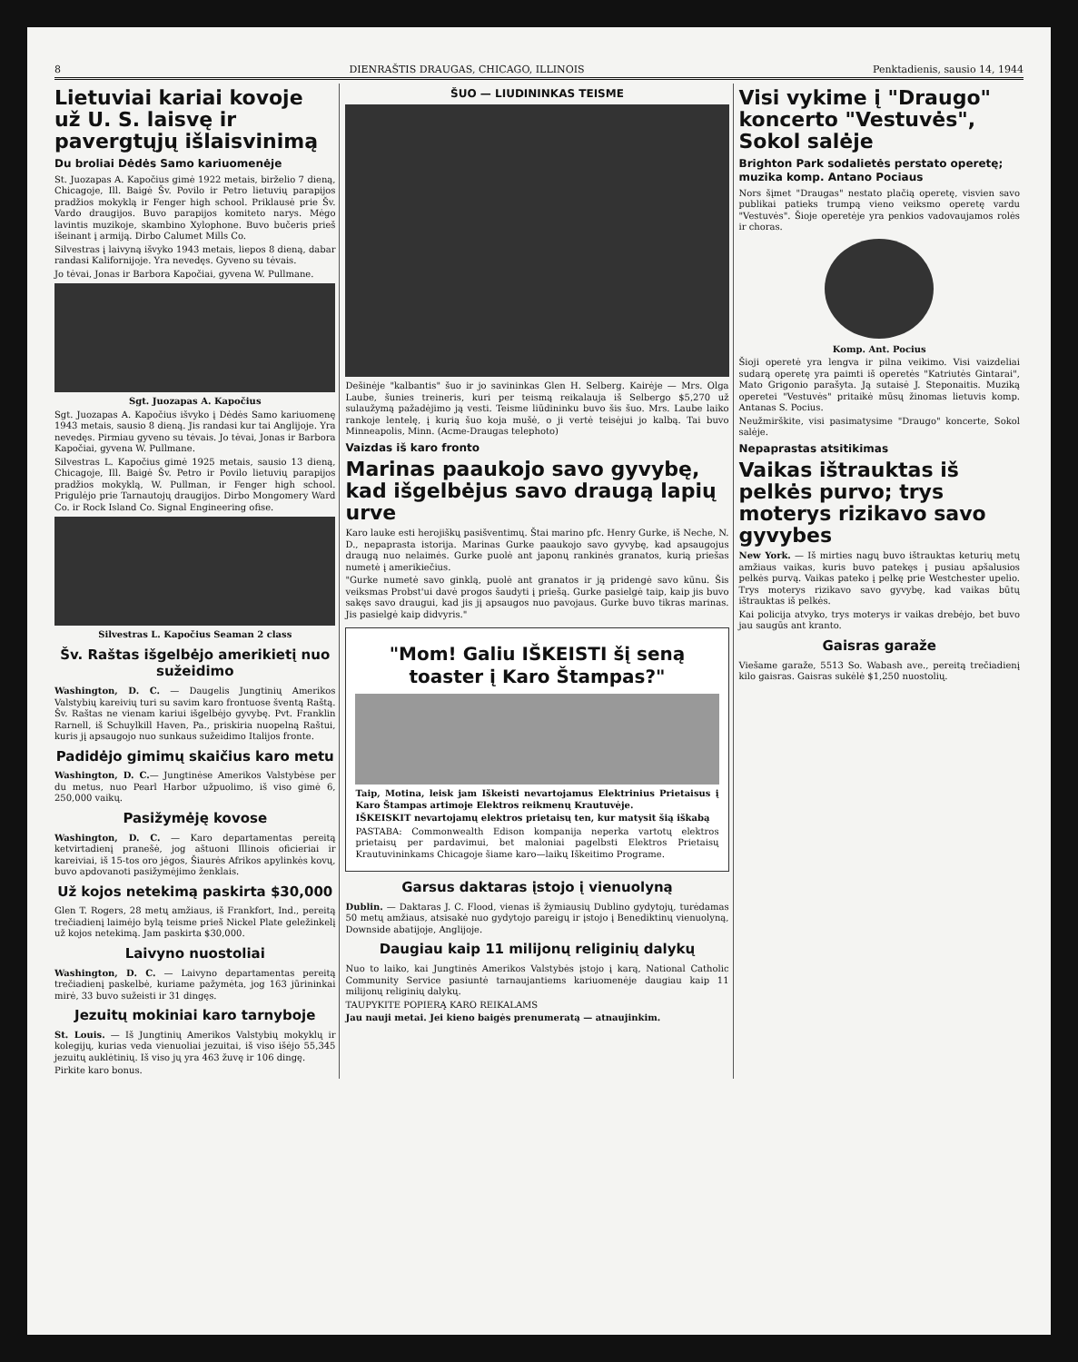8 DIENRAŠTIS DRAUGAS, CHICAGO, ILLINOIS Penktadienis, sausio 14, 1944
Lietuviai kariai kovoje už U. S. laisvę ir pavergtųjų išlaisvinimą
Du broliai Dėdės Samo kariuomenėje
St. Juozapas A. Kapočius gimė 1922 metais, birželio 7 dieną, Chicagoje, Ill. Baigė Šv. Povilo ir Petro lietuvių parapijos pradžios mokyklą ir Fenger high school. Priklausė prie Šv. Vardo draugijos. Buvo parapijos komiteto narys. Mėgo lavintis muzikoje, skambino Xylophone. Buvo bučeris prieš išeinant į armiją. Dirbo Calumet Mills Co.
Silvestras į laivyną išvyko 1943 metais, liepos 8 dieną, dabar randasi Kalifornijoje. Yra nevedęs. Gyveno su tėvais.
Jo tėvai, Jonas ir Barbora Kapočiai, gyvena W. Pullmane.
Sgt. Juozapas A. Kapočius
Sgt. Juozapas A. Kapočius išvyko į Dėdės Samo kariuomenę 1943 metais, sausio 8 dieną. Jis randasi kur tai Anglijoje. Yra nevedęs. Pirmiau gyveno su tėvais. Jo tėvai, Jonas ir Barbora Kapočiai, gyvena W. Pullmane.
Silvestras L. Kapočius gimė 1925 metais, sausio 13 dieną, Chicagoje, Ill. Baigė Šv. Petro ir Povilo lietuvių parapijos pradžios mokyklą, W. Pullman, ir Fenger high school. Prigulėjo prie Tarnautojų draugijos. Dirbo Mongomery Ward Co. ir Rock Island Co. Signal Engineering ofise.
Silvestras L. Kapočius Seaman 2 class
Šv. Raštas išgelbėjo amerikietį nuo sužeidimo
Washington, D. C. — Daugelis Jungtinių Amerikos Valstybių kareivių turi su savim karo frontuose šventą Raštą. Šv. Raštas ne vienam kariui išgelbėjo gyvybę. Pvt. Franklin Rarnell, iš Schuylkill Haven, Pa., priskiria nuopelną Raštui, kuris jį apsaugojo nuo sunkaus sužeidimo Italijos fronte.
Padidėjo gimimų skaičius karo metu
Washington, D. C.— Jungtinėse Amerikos Valstybėse per du metus, nuo Pearl Harbor užpuolimo, iš viso gimė 6, 250,000 vaikų.
Pasižymėję kovose
Washington, D. C. — Karo departamentas pereitą ketvirtadienį pranešė, jog aštuoni Illinois oficieriai ir kareiviai, iš 15-tos oro jėgos, Šiaurės Afrikos apylinkės kovų, buvo apdovanoti pasižymėjimo ženklais.
Už kojos netekimą paskirta $30,000
Glen T. Rogers, 28 metų amžiaus, iš Frankfort, Ind., pereitą trečiadienį laimėjo bylą teisme prieš Nickel Plate geležinkelį už kojos netekimą. Jam paskirta $30,000.
Laivyno nuostoliai
Washington, D. C. — Laivyno departamentas pereitą trečiadienį paskelbė, kuriame pažymėta, jog 163 jūrininkai mirė, 33 buvo sužeisti ir 31 dingęs.
Jezuitų mokiniai karo tarnyboje
St. Louis. — Iš Jungtinių Amerikos Valstybių mokyklų ir kolegijų, kurias veda vienuoliai jezuitai, iš viso išėjo 55,345 jezuitų auklėtinių. Iš viso jų yra 463 žuvę ir 106 dingę.
Pirkite karo bonus.
ŠUO — LIUDININKAS TEISME
Dešinėje "kalbantis" šuo ir jo savininkas Glen H. Selberg. Kairėje — Mrs. Olga Laube, šunies treineris, kuri per teismą reikalauja iš Selbergo $5,270 už sulaužymą pažadėjimo ją vesti. Teisme liūdininku buvo šis šuo. Mrs. Laube laiko rankoje lentelę, į kurią šuo koja mušė, o ji vertė teisėjui jo kalbą. Tai buvo Minneapolis, Minn. (Acme-Draugas telephoto)
Vaizdas iš karo fronto
Marinas paaukojo savo gyvybę, kad išgelbėjus savo draugą lapių urve
Karo lauke esti herojiškų pasišventimų. Štai marino pfc. Henry Gurke, iš Neche, N. D., nepaprasta istorija. Marinas Gurke paaukojo savo gyvybę, kad apsaugojus draugą nuo nelaimės. Gurke puolė ant japonų rankinės granatos, kurią priešas numetė į amerikiečius.
"Gurke numetė savo ginklą, puolė ant granatos ir ją pridengė savo kūnu. Šis veiksmas Probst'ui davė progos šaudyti į priešą. Gurke pasielgė taip, kaip jis buvo sakęs savo draugui, kad jis jį apsaugos nuo pavojaus. Gurke buvo tikras marinas. Jis pasielgė kaip didvyris."
"Mom! Galiu IŠKEISTI šį seną toaster į Karo Štampas?"
Taip, Motina, leisk jam Iškeisti nevartojamus Elektrinius Prietaisus į Karo Štampas artimoje Elektros reikmenų Krautuvėje.
IŠKEISKIT nevartojamų elektros prietaisų ten, kur matysit šią iškabą
PASTABA: Commonwealth Edison kompanija neperka vartotų elektros prietaisų per pardavimui, bet maloniai pagelbsti Elektros Prietaisų Krautuvininkams Chicagoje šiame karo—laikų Iškeitimo Programe.
Garsus daktaras įstojo į vienuolyną
Dublin. — Daktaras J. C. Flood, vienas iš žymiausių Dublino gydytojų, turėdamas 50 metų amžiaus, atsisakė nuo gydytojo pareigų ir įstojo į Benediktinų vienuolyną, Downside abatijoje, Anglijoje.
Daugiau kaip 11 milijonų religinių dalykų
Nuo to laiko, kai Jungtinės Amerikos Valstybės įstojo į karą, National Catholic Community Service pasiuntė tarnaujantiems kariuomenėje daugiau kaip 11 milijonų religinių dalykų.
TAUPYKITE POPIERĄ KARO REIKALAMS
Jau nauji metai. Jei kieno baigės prenumeratą — atnaujinkim.
Visi vykime į "Draugo" koncerto "Vestuvės", Sokol salėje
Brighton Park sodalietės perstato operetę; muzika komp. Antano Pociaus
Nors šįmet "Draugas" nestato plačią operetę, visvien savo publikai patieks trumpą vieno veiksmo operetę vardu "Vestuvės". Šioje operetėje yra penkios vadovaujamos rolės ir choras.
Komp. Ant. Pocius
Šioji operetė yra lengva ir pilna veikimo. Visi vaizdeliai sudarą operetę yra paimti iš operetės "Katriutės Gintarai", Mato Grigonio parašyta. Ją sutaisė J. Steponaitis. Muziką operetei "Vestuvės" pritaikė mūsų žinomas lietuvis komp. Antanas S. Pocius.
Neužmirškite, visi pasimatysime "Draugo" koncerte, Sokol salėje.
Nepaprastas atsitikimas
Vaikas ištrauktas iš pelkės purvo; trys moterys rizikavo savo gyvybes
New York. — Iš mirties nagų buvo ištrauktas keturių metų amžiaus vaikas, kuris buvo patekęs į pusiau apšalusios pelkės purvą. Vaikas pateko į pelkę prie Westchester upelio. Trys moterys rizikavo savo gyvybę, kad vaikas būtų ištrauktas iš pelkės.
Kai policija atvyko, trys moterys ir vaikas drebėjo, bet buvo jau saugūs ant kranto.
Gaisras garaže
Viešame garaže, 5513 So. Wabash ave., pereitą trečiadienį kilo gaisras. Gaisras sukėlė $1,250 nuostolių.